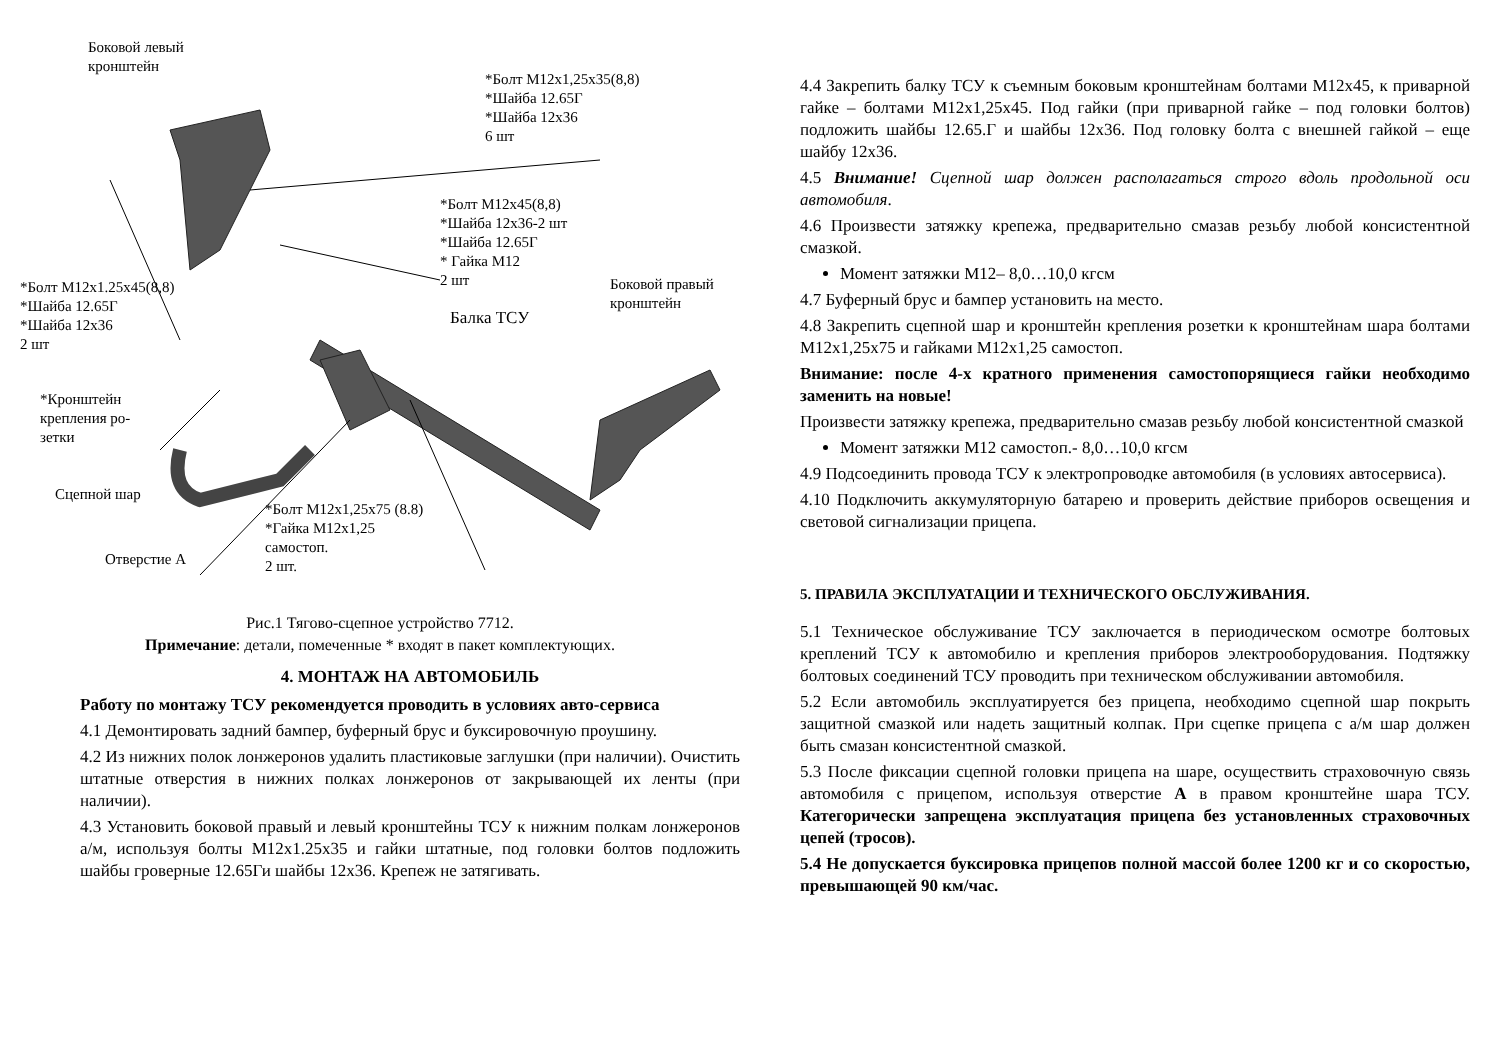Боковой левый
кронштейн
*Болт М12х1,25х35(8,8)
*Шайба 12.65Г
*Шайба 12х36
6 шт
*Болт М12х45(8,8)
*Шайба 12х36-2 шт
*Шайба 12.65Г
* Гайка М12
2 шт
*Болт М12х1.25х45(8,8)
*Шайба 12.65Г
*Шайба 12х36
2 шт
Боковой правый
кронштейн
Балка ТСУ
*Кронштейн
крепления ро-
зетки
Сцепной шар
*Болт М12х1,25х75 (8.8)
*Гайка М12х1,25
самостоп.
2 шт.
Отверстие А
Рис.1 Тягово-сцепное устройство 7712.
Примечание: детали, помеченные * входят в пакет комплектующих.
4. МОНТАЖ НА АВТОМОБИЛЬ
Работу по монтажу ТСУ рекомендуется проводить в условиях авто-сервиса
4.1 Демонтировать задний бампер, буферный брус и буксировочную проушину.
4.2 Из нижних полок лонжеронов удалить пластиковые заглушки (при наличии). Очистить штатные отверстия в нижних полках лонжеронов от закрывающей их ленты (при наличии).
4.3 Установить боковой правый и левый кронштейны ТСУ к нижним полкам лонжеронов а/м, используя болты М12х1.25х35 и гайки штатные, под головки болтов подложить шайбы гроверные 12.65Ги шайбы 12х36. Крепеж не затягивать.
4.4 Закрепить балку ТСУ к съемным боковым кронштейнам болтами М12х45, к приварной гайке – болтами М12х1,25х45. Под гайки (при приварной гайке – под головки болтов) подложить шайбы 12.65.Г и шайбы 12х36. Под головку болта с внешней гайкой – еще шайбу 12х36.
4.5 Внимание! Сцепной шар должен располагаться строго вдоль продольной оси автомобиля.
4.6 Произвести затяжку крепежа, предварительно смазав резьбу любой консистентной смазкой.
Момент затяжки М12– 8,0…10,0 кгсм
4.7 Буферный брус и бампер установить на место.
4.8 Закрепить сцепной шар и кронштейн крепления розетки к кронштейнам шара болтами М12х1,25х75 и гайками М12х1,25 самостоп.
Внимание: после 4-х кратного применения самостопорящиеся гайки необходимо заменить на новые!
Произвести затяжку крепежа, предварительно смазав резьбу любой консистентной смазкой
Момент затяжки М12 самостоп.- 8,0…10,0 кгсм
4.9 Подсоединить провода ТСУ к электропроводке автомобиля (в условиях автосервиса).
4.10 Подключить аккумуляторную батарею и проверить действие приборов освещения и световой сигнализации прицепа.
5. ПРАВИЛА ЭКСПЛУАТАЦИИ И ТЕХНИЧЕСКОГО ОБСЛУЖИВАНИЯ.
5.1 Техническое обслуживание ТСУ заключается в периодическом осмотре болтовых креплений ТСУ к автомобилю и крепления приборов электрооборудования. Подтяжку болтовых соединений ТСУ проводить при техническом обслуживании автомобиля.
5.2 Если автомобиль эксплуатируется без прицепа, необходимо сцепной шар покрыть защитной смазкой или надеть защитный колпак. При сцепке прицепа с а/м шар должен быть смазан консистентной смазкой.
5.3 После фиксации сцепной головки прицепа на шаре, осуществить страховочную связь автомобиля с прицепом, используя отверстие А в правом кронштейне шара ТСУ. Категорически запрещена эксплуатация прицепа без установленных страховочных цепей (тросов).
5.4 Не допускается буксировка прицепов полной массой более 1200 кг и со скоростью, превышающей 90 км/час.